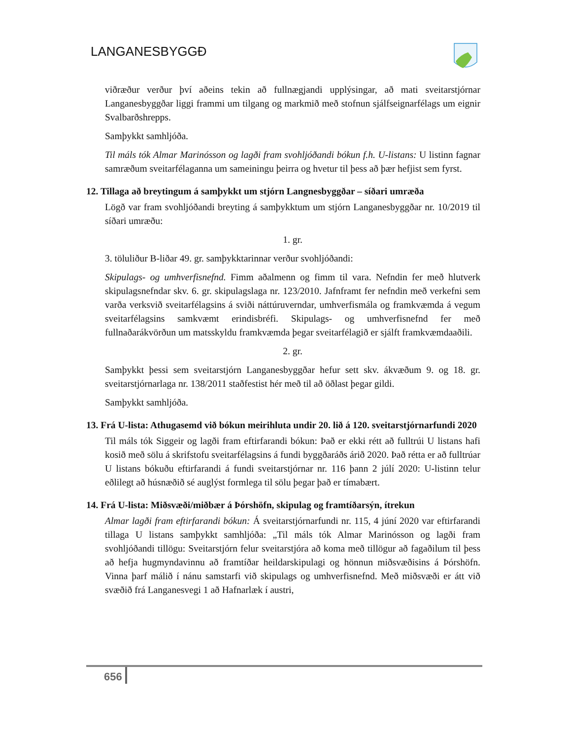LANGANESBYGGÐ
viðræður verður því aðeins tekin að fullnægjandi upplýsingar, að mati sveitarstjórnar Langanesbyggðar liggi frammi um tilgang og markmið með stofnun sjálfseignarfélags um eignir Svalbarðshrepps.
Samþykkt samhljóða.
Til máls tók Almar Marinósson og lagði fram svohljóðandi bókun f.h. U-listans: U listinn fagnar samræðum sveitarfélaganna um sameiningu þeirra og hvetur til þess að þær hefjist sem fyrst.
12. Tillaga að breytingum á samþykkt um stjórn Langnesbyggðar – síðari umræða
Lögð var fram svohljóðandi breyting á samþykktum um stjórn Langanesbyggðar nr. 10/2019 til síðari umræðu:
1. gr.
3. töluliður B-liðar 49. gr. samþykktarinnar verður svohljóðandi:
Skipulags- og umhverfisnefnd. Fimm aðalmenn og fimm til vara. Nefndin fer með hlutverk skipulagsnefndar skv. 6. gr. skipulagslaga nr. 123/2010. Jafnframt fer nefndin með verkefni sem varða verksvið sveitarfélagsins á sviði náttúruverndar, umhverfismála og framkvæmda á vegum sveitarfélagsins samkvæmt erindisbréfi. Skipulags- og umhverfisnefnd fer með fullnaðarákvörðun um matsskyldu framkvæmda þegar sveitarfélagið er sjálft framkvæmdaaðili.
2. gr.
Samþykkt þessi sem sveitarstjórn Langanesbyggðar hefur sett skv. ákvæðum 9. og 18. gr. sveitarstjórnarlaga nr. 138/2011 staðfestist hér með til að öðlast þegar gildi.
Samþykkt samhljóða.
13. Frá U-lista: Athugasemd við bókun meirihluta undir 20. lið á 120. sveitarstjórnarfundi 2020
Til máls tók Siggeir og lagði fram eftirfarandi bókun: Það er ekki rétt að fulltrúi U listans hafi kosið með sölu á skrifstofu sveitarfélagsins á fundi byggðaráðs árið 2020. Það rétta er að fulltrúar U listans bókuðu eftirfarandi á fundi sveitarstjórnar nr. 116 þann 2 júlí 2020: U-listinn telur eðlilegt að húsnæðið sé auglýst formlega til sölu þegar það er tímabært.
14. Frá U-lista: Miðsvæði/miðbær á Þórshöfn, skipulag og framtíðarsýn, ítrekun
Almar lagði fram eftirfarandi bókun: Á sveitarstjórnarfundi nr. 115, 4 júní 2020 var eftirfarandi tillaga U listans samþykkt samhljóða: „Til máls tók Almar Marinósson og lagði fram svohljóðandi tillögu: Sveitarstjórn felur sveitarstjóra að koma með tillögur að fagaðilum til þess að hefja hugmyndavinnu að framtíðar heildarskipulagi og hönnun miðsvæðisins á Þórshöfn. Vinna þarf málið í nánu samstarfi við skipulags og umhverfisnefnd. Með miðsvæði er átt við svæðið frá Langanesvegi 1 að Hafnarlæk í austri,
656